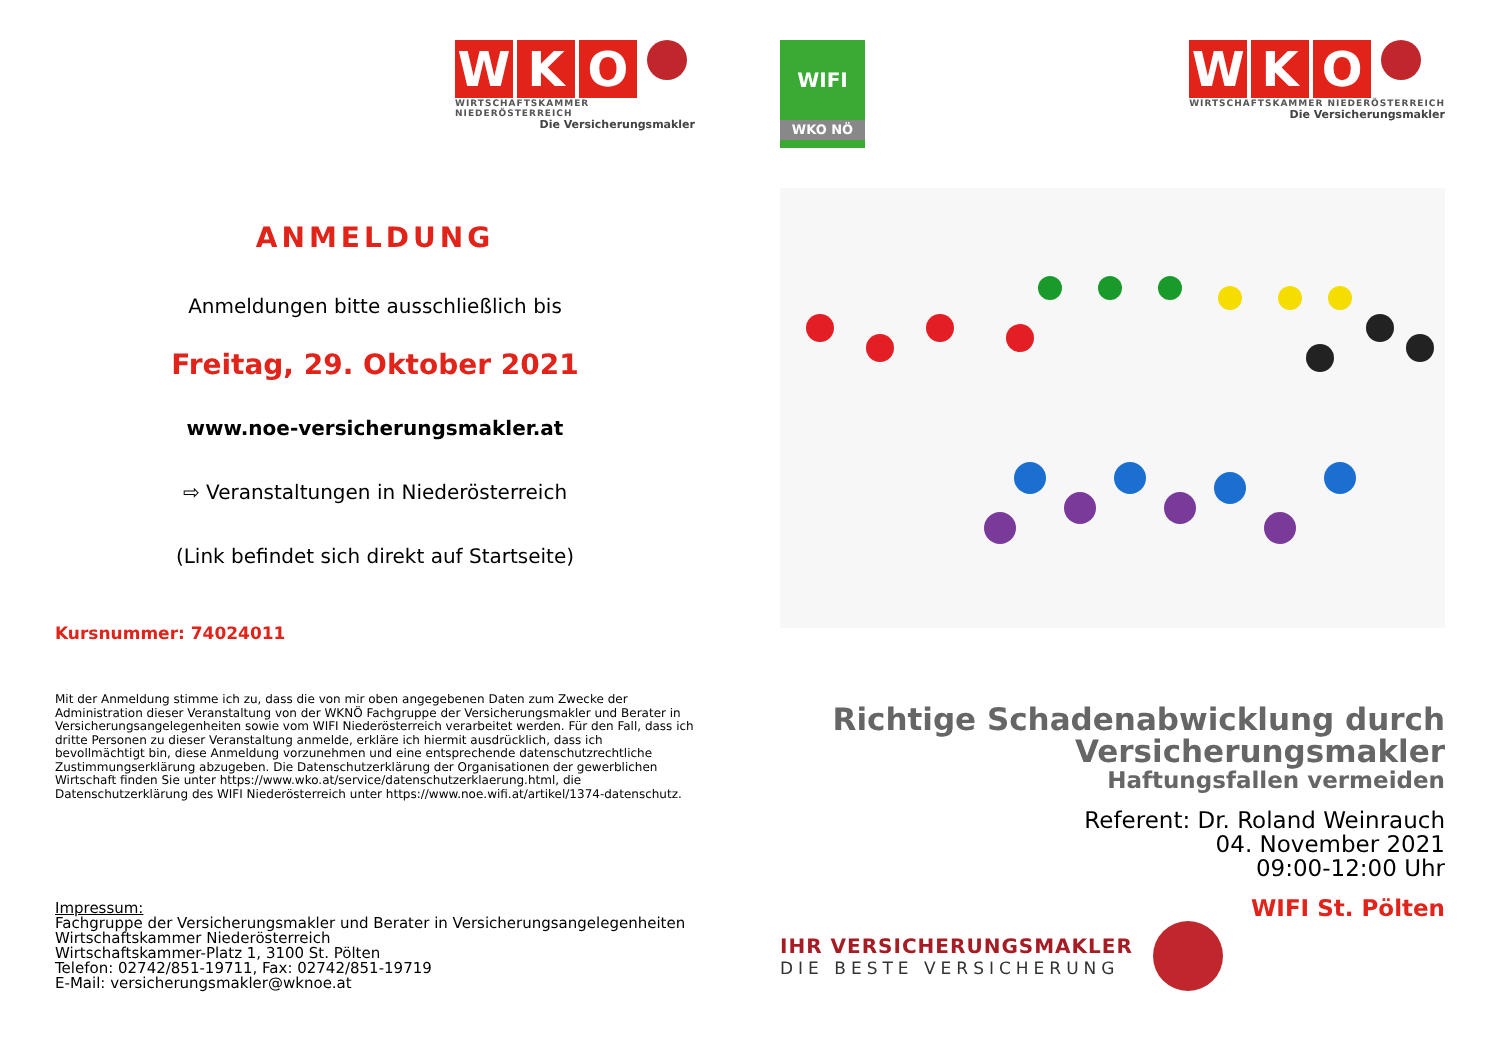W K O
WIRTSCHAFTSKAMMER NIEDERÖSTERREICH
Die Versicherungsmakler
ANMELDUNG
Anmeldungen bitte ausschließlich bis
Freitag, 29. Oktober 2021
www.noe-versicherungsmakler.at
⇨ Veranstaltungen in Niederösterreich
(Link befindet sich direkt auf Startseite)
Kursnummer: 74024011
Mit der Anmeldung stimme ich zu, dass die von mir oben angegebenen Daten zum Zwecke der Administration dieser Veranstaltung von der WKNÖ Fachgruppe der Versicherungsmakler und Berater in Versicherungsangelegenheiten sowie vom WIFI Niederösterreich verarbeitet werden. Für den Fall, dass ich dritte Personen zu dieser Veranstaltung anmelde, erkläre ich hiermit ausdrücklich, dass ich bevollmächtigt bin, diese Anmeldung vorzunehmen und eine entsprechende datenschutzrechtliche Zustimmungserklärung abzugeben. Die Datenschutzerklärung der Organisationen der gewerblichen Wirtschaft finden Sie unter https://www.wko.at/service/datenschutzerklaerung.html, die Datenschutzerklärung des WIFI Niederösterreich unter https://www.noe.wifi.at/artikel/1374-datenschutz.
Impressum:
Fachgruppe der Versicherungsmakler und Berater in Versicherungsangelegenheiten
Wirtschaftskammer Niederösterreich
Wirtschaftskammer-Platz 1, 3100 St. Pölten
Telefon: 02742/851-19711, Fax: 02742/851-19719
E-Mail: versicherungsmakler@wknoe.at
WIFI
WKO NÖ
W K O
WIRTSCHAFTSKAMMER NIEDERÖSTERREICH
Die Versicherungsmakler
Richtige Schadenabwicklung durch
Versicherungsmakler
Haftungsfallen vermeiden
Referent: Dr. Roland Weinrauch
04. November 2021
09:00-12:00 Uhr
WIFI St. Pölten
IHR VERSICHERUNGSMAKLER
DIE BESTE VERSICHERUNG